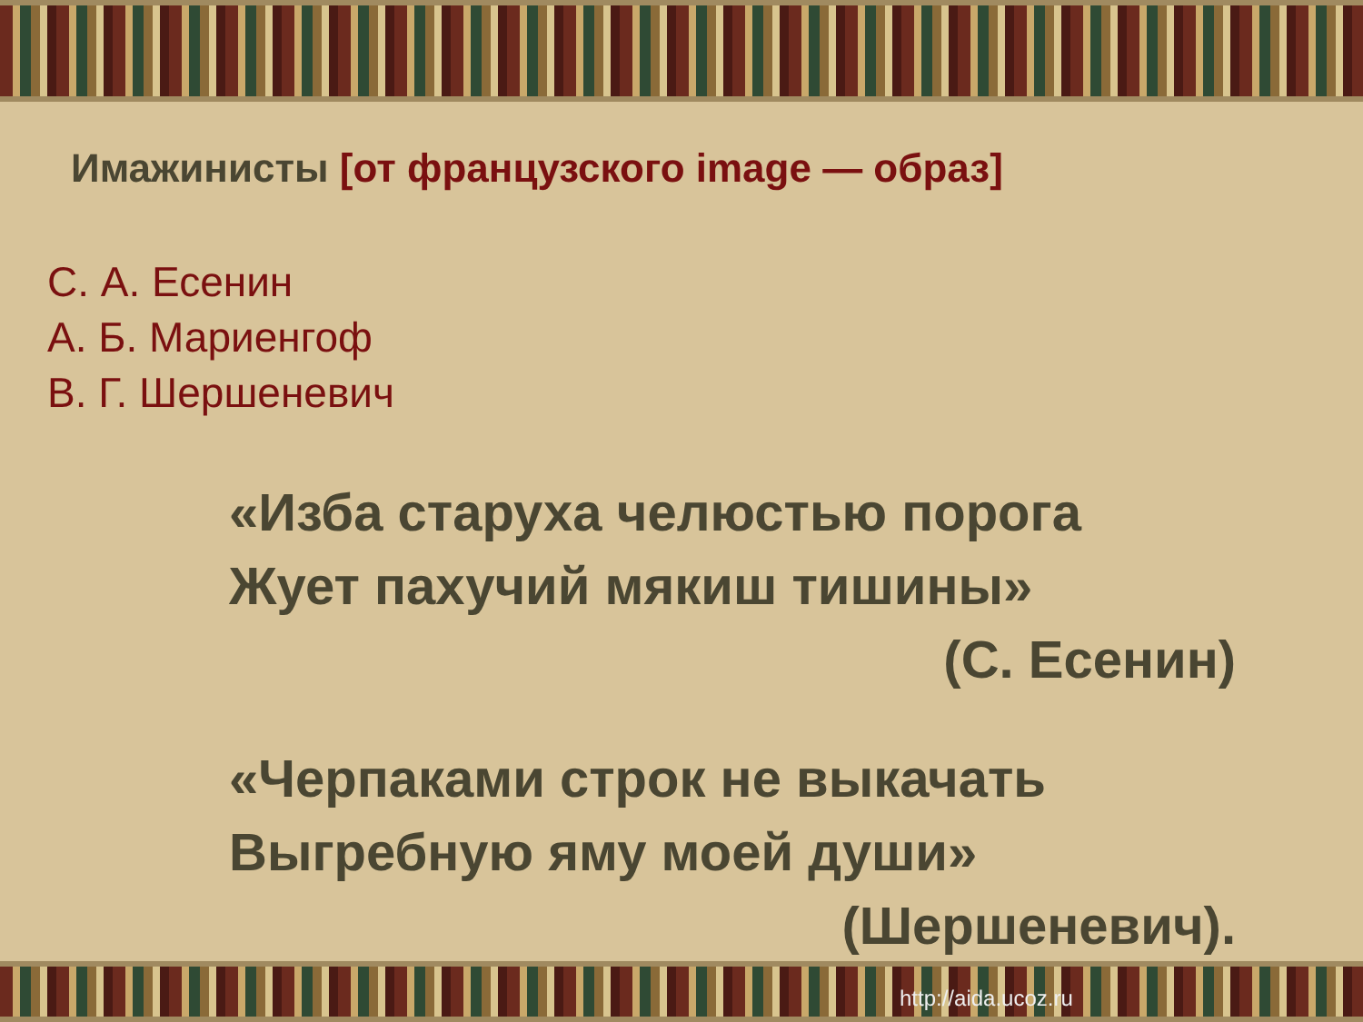Имажинисты [от французского image — образ]
С. А. Есенин
А. Б. Мариенгоф
В. Г. Шершеневич
«Изба старуха челюстью порога
Жует пахучий мякиш тишины»
(С. Есенин)
«Черпаками строк не выкачать
Выгребную яму моей души»
(Шершеневич).
http://aida.ucoz.ru